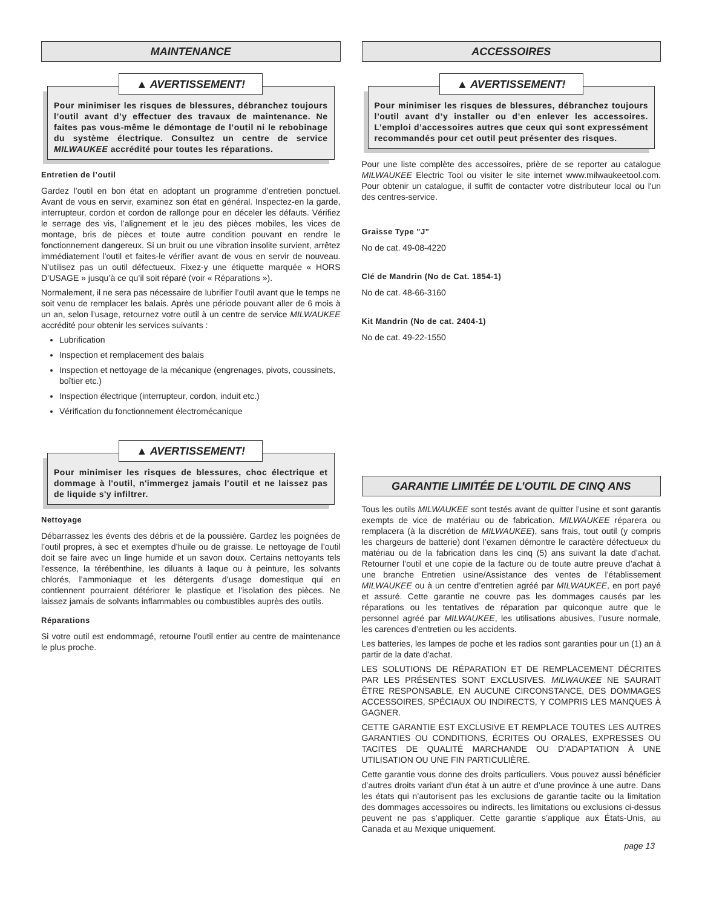MAINTENANCE
▲ AVERTISSEMENT!
Pour minimiser les risques de blessures, débranchez toujours l’outil avant d’y effectuer des travaux de maintenance. Ne faites pas vous-même le démontage de l’outil ni le rebobinage du système électrique. Consultez un centre de service MILWAUKEE accrédité pour toutes les réparations.
Entretien de l’outil
Gardez l’outil en bon état en adoptant un programme d’entretien ponctuel. Avant de vous en servir, examinez son état en général. Inspectez-en la garde, interrupteur, cordon et cordon de rallonge pour en déceler les défauts. Vérifiez le serrage des vis, l’alignement et le jeu des pièces mobiles, les vices de montage, bris de pièces et toute autre condition pouvant en rendre le fonctionnement dangereux. Si un bruit ou une vibration insolite survient, arrêtez immédiatement l’outil et faites-le vérifier avant de vous en servir de nouveau. N’utilisez pas un outil défectueux. Fixez-y une étiquette marquée « HORS D’USAGE » jusqu’à ce qu’il soit réparé (voir « Réparations »).
Normalement, il ne sera pas nécessaire de lubrifier l’outil avant que le temps ne soit venu de remplacer les balais. Après une période pouvant aller de 6 mois à un an, selon l’usage, retournez votre outil à un centre de service MILWAUKEE accrédité pour obtenir les services suivants :
Lubrification
Inspection et remplacement des balais
Inspection et nettoyage de la mécanique (engrenages, pivots, coussinets, boîtier etc.)
Inspection électrique (interrupteur, cordon, induit etc.)
Vérification du fonctionnement électromécanique
▲ AVERTISSEMENT!
Pour minimiser les risques de blessures, choc électrique et dommage à l'outil, n'immergez jamais l'outil et ne laissez pas de liquide s'y infiltrer.
Nettoyage
Débarrassez les évents des débris et de la poussière. Gardez les poignées de l’outil propres, à sec et exemptes d’huile ou de graisse. Le nettoyage de l’outil doit se faire avec un linge humide et un savon doux. Certains nettoyants tels l’essence, la térébenthine, les diluants à laque ou à peinture, les solvants chlorés, l’ammoniaque et les détergents d’usage domestique qui en contiennent pourraient détériorer le plastique et l’isolation des pièces. Ne laissez jamais de solvants inflammables ou combustibles auprès des outils.
Réparations
Si votre outil est endommagé, retourne l'outil entier au centre de maintenance le plus proche.
ACCESSOIRES
▲ AVERTISSEMENT!
Pour minimiser les risques de blessures, débranchez toujours l’outil avant d’y installer ou d’en enlever les accessoires. L’emploi d’accessoires autres que ceux qui sont expressément recommandés pour cet outil peut présenter des risques.
Pour une liste complète des accessoires, prière de se reporter au catalogue MILWAUKEE Electric Tool ou visiter le site internet www.milwaukeetool.com. Pour obtenir un catalogue, il suffit de contacter votre distributeur local ou l'un des centres-service.
Graisse Type "J"
No de cat. 49-08-4220
Clé de Mandrin (No de Cat. 1854-1)
No de cat. 48-66-3160
Kit Mandrin (No de cat. 2404-1)
No de cat. 49-22-1550
GARANTIE LIMITÉE DE L’OUTIL DE CINQ ANS
Tous les outils MILWAUKEE sont testés avant de quitter l’usine et sont garantis exempts de vice de matériau ou de fabrication. MILWAUKEE réparera ou remplacera (à la discrétion de MILWAUKEE), sans frais, tout outil (y compris les chargeurs de batterie) dont l’examen démontre le caractère défectueux du matériau ou de la fabrication dans les cinq (5) ans suivant la date d’achat. Retourner l’outil et une copie de la facture ou de toute autre preuve d’achat à une branche Entretien usine/Assistance des ventes de l’établissement MILWAUKEE ou à un centre d’entretien agréé par MILWAUKEE, en port payé et assuré. Cette garantie ne couvre pas les dommages causés par les réparations ou les tentatives de réparation par quiconque autre que le personnel agréé par MILWAUKEE, les utilisations abusives, l’usure normale, les carences d’entretien ou les accidents.
Les batteries, les lampes de poche et les radios sont garanties pour un (1) an à partir de la date d’achat.
LES SOLUTIONS DE RÉPARATION ET DE REMPLACEMENT DÉCRITES PAR LES PRÉSENTES SONT EXCLUSIVES. MILWAUKEE NE SAURAIT ÊTRE RESPONSABLE, EN AUCUNE CIRCONSTANCE, DES DOMMAGES ACCESSOIRES, SPÉCIAUX OU INDIRECTS, Y COMPRIS LES MANQUES À GAGNER.
CETTE GARANTIE EST EXCLUSIVE ET REMPLACE TOUTES LES AUTRES GARANTIES OU CONDITIONS, ÉCRITES OU ORALES, EXPRESSES OU TACITES DE QUALITÉ MARCHANDE OU D’ADAPTATION À UNE UTILISATION OU UNE FIN PARTICULIÈRE.
Cette garantie vous donne des droits particuliers. Vous pouvez aussi bénéficier d’autres droits variant d’un état à un autre et d’une province à une autre. Dans les états qui n’autorisent pas les exclusions de garantie tacite ou la limitation des dommages accessoires ou indirects, les limitations ou exclusions ci-dessus peuvent ne pas s’appliquer. Cette garantie s’applique aux États-Unis, au Canada et au Mexique uniquement.
page 13